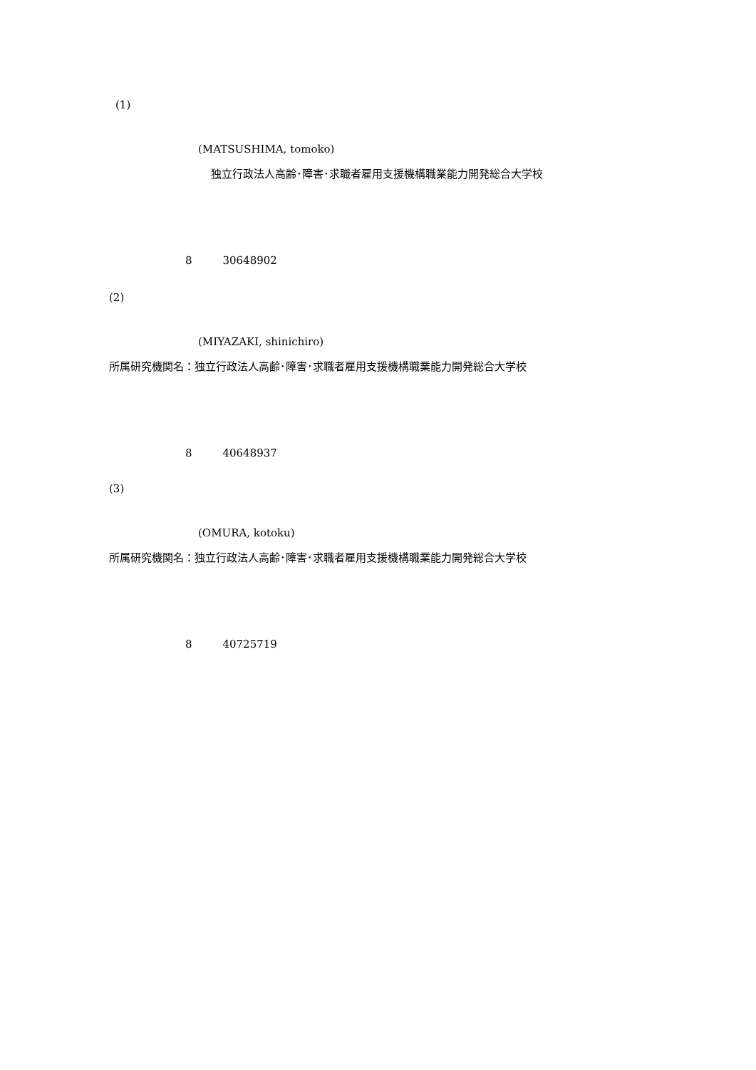(1)
(MATSUSHIMA, tomoko)
独立行政法人高齢･障害･求職者雇用支援機構職業能力開発総合大学校
8 30648902
(2)
(MIYAZAKI, shinichiro)
所属研究機関名：独立行政法人高齢･障害･求職者雇用支援機構職業能力開発総合大学校
8 40648937
(3)
(OMURA, kotoku)
所属研究機関名：独立行政法人高齢･障害･求職者雇用支援機構職業能力開発総合大学校
8 40725719